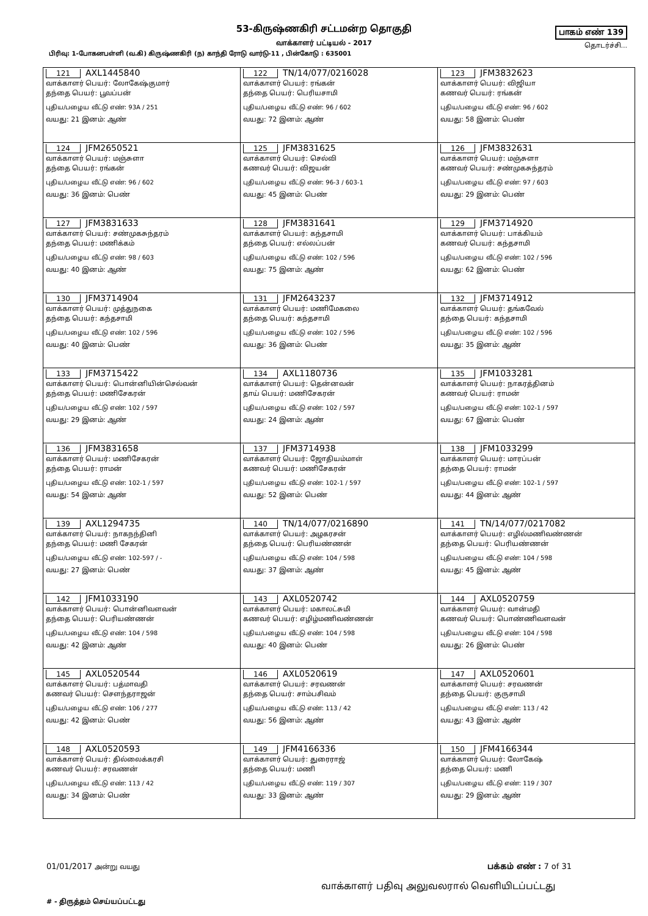53-கிருஷ்ணகிரி சட்டமன்ற தொகுதி
வாக்காளர் பட்டியல் - 2017
பாகம் எண் 139
தொடர்ச்சி...
பிரிவு: 1-போகனபள்ளி (வ.கி) கிருஷ்ணகிரி (ந) காந்தி ரோடு வார்டு-11 , பின்கோடு : 635001
| 121 AXL1445840 வாக்காளர் பெயர்: லோகேஷ்குமார் தந்தை பெயர்: பூவப்பன் புதிய/பழைய வீட்டு எண்: 93A / 251 வயது: 21 இனம்: ஆண் | 122 TN/14/077/0216028 வாக்காளர் பெயர்: ரங்கன் தந்தை பெயர்: பெரியசாமி புதிய/பழைய வீட்டு எண்: 96 / 602 வயது: 72 இனம்: ஆண் | 123 JFM3832623 வாக்காளர் பெயர்: விஜியா கணவர் பெயர்: ரங்கன் புதிய/பழைய வீட்டு எண்: 96 / 602 வயது: 58 இனம்: பெண் |
| 124 JFM2650521 வாக்காளர் பெயர்: மஞ்சுளா தந்தை பெயர்: ரங்கன் புதிய/பழைய வீட்டு எண்: 96 / 602 வயது: 36 இனம்: பெண் | 125 JFM3831625 வாக்காளர் பெயர்: செல்வி கணவர் பெயர்: விஜயன் புதிய/பழைய வீட்டு எண்: 96-3 / 603-1 வயது: 45 இனம்: பெண் | 126 JFM3832631 வாக்காளர் பெயர்: மஞ்சுளா கணவர் பெயர்: சண்முகசுந்தரம் புதிய/பழைய வீட்டு எண்: 97 / 603 வயது: 29 இனம்: பெண் |
| 127 JFM3831633 வாக்காளர் பெயர்: சண்முகசுந்தரம் தந்தை பெயர்: மணிக்கம் புதிய/பழைய வீட்டு எண்: 98 / 603 வயது: 40 இனம்: ஆண் | 128 JFM3831641 வாக்காளர் பெயர்: கந்தசாமி தந்தை பெயர்: எல்லப்பன் புதிய/பழைய வீட்டு எண்: 102 / 596 வயது: 75 இனம்: ஆண் | 129 JFM3714920 வாக்காளர் பெயர்: பாக்கியம் கணவர் பெயர்: கந்தசாமி புதிய/பழைய வீட்டு எண்: 102 / 596 வயது: 62 இனம்: பெண் |
| 130 JFM3714904 வாக்காளர் பெயர்: முத்துநகை தந்தை பெயர்: கந்தசாமி புதிய/பழைய வீட்டு எண்: 102 / 596 வயது: 40 இனம்: பெண் | 131 JFM2643237 வாக்காளர் பெயர்: மணிமேகலை தந்தை பெயர்: கந்தசாமி புதிய/பழைய வீட்டு எண்: 102 / 596 வயது: 36 இனம்: பெண் | 132 JFM3714912 வாக்காளர் பெயர்: தங்கவேல் தந்தை பெயர்: கந்தசாமி புதிய/பழைய வீட்டு எண்: 102 / 596 வயது: 35 இனம்: ஆண் |
| 133 JFM3715422 வாக்காளர் பெயர்: பொன்னியின்செல்வன் தந்தை பெயர்: மணிசேகரன் புதிய/பழைய வீட்டு எண்: 102 / 597 வயது: 29 இனம்: ஆண் | 134 AXL1180736 வாக்காளர் பெயர்: தென்னவன் தாய் பெயர்: மணிசேகரன் புதிய/பழைய வீட்டு எண்: 102 / 597 வயது: 24 இனம்: ஆண் | 135 JFM1033281 வாக்காளர் பெயர்: நாகரத்தினம் கணவர் பெயர்: ராமன் புதிய/பழைய வீட்டு எண்: 102-1 / 597 வயது: 67 இனம்: பெண் |
| 136 JFM3831658 வாக்காளர் பெயர்: மணிசேகரன் தந்தை பெயர்: ராமன் புதிய/பழைய வீட்டு எண்: 102-1 / 597 வயது: 54 இனம்: ஆண் | 137 JFM3714938 வாக்காளர் பெயர்: ஜோதியம்மாள் கணவர் பெயர்: மணிசேகரன் புதிய/பழைய வீட்டு எண்: 102-1 / 597 வயது: 52 இனம்: பெண் | 138 JFM1033299 வாக்காளர் பெயர்: மாரப்பன் தந்தை பெயர்: ராமன் புதிய/பழைய வீட்டு எண்: 102-1 / 597 வயது: 44 இனம்: ஆண் |
| 139 AXL1294735 வாக்காளர் பெயர்: நாகநந்தினி தந்தை பெயர்: மணி சேகரன் புதிய/பழைய வீட்டு எண்: 102-597 / - வயது: 27 இனம்: பெண் | 140 TN/14/077/0216890 வாக்காளர் பெயர்: அழகரசன் தந்தை பெயர்: பெரியண்ணன் புதிய/பழைய வீட்டு எண்: 104 / 598 வயது: 37 இனம்: ஆண் | 141 TN/14/077/0217082 வாக்காளர் பெயர்: எழில்மணிவண்ணன் தந்தை பெயர்: பெரியண்ணன் புதிய/பழைய வீட்டு எண்: 104 / 598 வயது: 45 இனம்: ஆண் |
| 142 JFM1033190 வாக்காளர் பெயர்: பொன்னிவளவன் தந்தை பெயர்: பெரியண்ணன் புதிய/பழைய வீட்டு எண்: 104 / 598 வயது: 42 இனம்: ஆண் | 143 AXL0520742 வாக்காளர் பெயர்: மகாலட்சுமி கணவர் பெயர்: எழிழ்மணிவண்ணன் புதிய/பழைய வீட்டு எண்: 104 / 598 வயது: 40 இனம்: பெண் | 144 AXL0520759 வாக்காளர் பெயர்: வான்மதி கணவர் பெயர்: பொண்ணிவளவன் புதிய/பழைய வீட்டு எண்: 104 / 598 வயது: 26 இனம்: பெண் |
| 145 AXL0520544 வாக்காளர் பெயர்: பத்மாவதி கணவர் பெயர்: சௌந்தராஜன் புதிய/பழைய வீட்டு எண்: 106 / 277 வயது: 42 இனம்: பெண் | 146 AXL0520619 வாக்காளர் பெயர்: சரவணன் தந்தை பெயர்: சாம்பசிவம் புதிய/பழைய வீட்டு எண்: 113 / 42 வயது: 56 இனம்: ஆண் | 147 AXL0520601 வாக்காளர் பெயர்: சரவணன் தந்தை பெயர்: குருசாமி புதிய/பழைய வீட்டு எண்: 113 / 42 வயது: 43 இனம்: ஆண் |
| 148 AXL0520593 வாக்காளர் பெயர்: தில்லைக்கரசி கணவர் பெயர்: சரவணன் புதிய/பழைய வீட்டு எண்: 113 / 42 வயது: 34 இனம்: பெண் | 149 JFM4166336 வாக்காளர் பெயர்: துரைராஜ் தந்தை பெயர்: மணி புதிய/பழைய வீட்டு எண்: 119 / 307 வயது: 33 இனம்: ஆண் | 150 JFM4166344 வாக்காளர் பெயர்: லோகேஷ் தந்தை பெயர்: மணி புதிய/பழைய வீட்டு எண்: 119 / 307 வயது: 29 இனம்: ஆண் |
01/01/2017 அன்று வயது பக்கம் எண் : 7 of 31
வாக்காளர் பதிவு அலுவலரால் வெளியிடப்பட்டது
# - திருத்தம் செய்யப்பட்டது